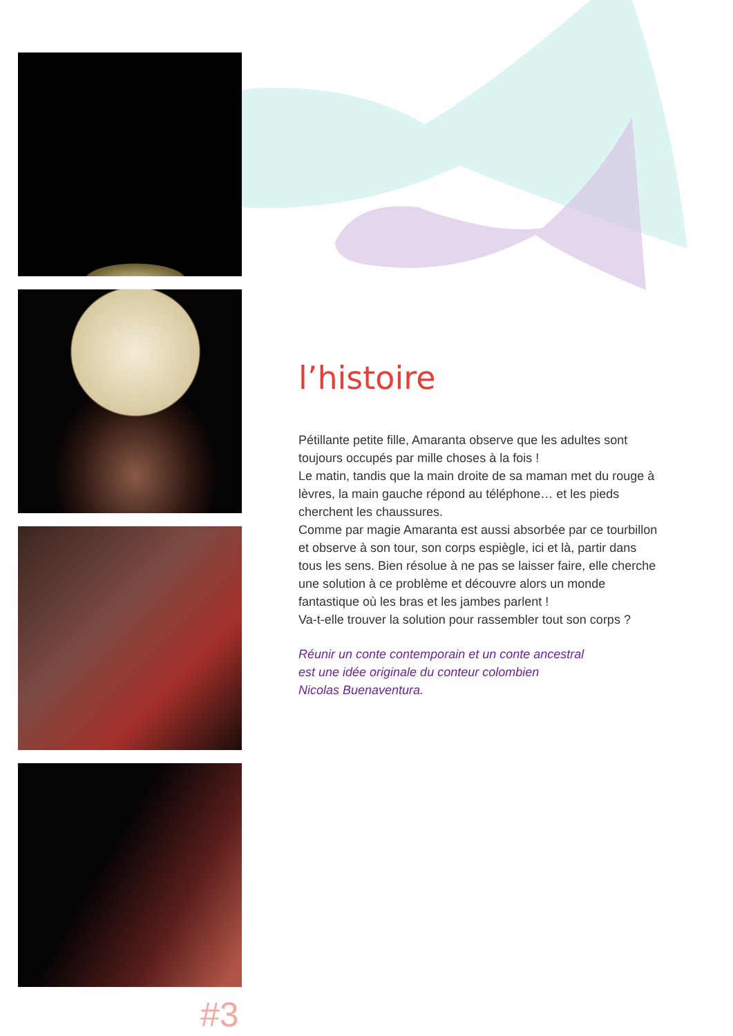#3
l’histoire
Pétillante petite fille, Amaranta observe que les adultes sont toujours occupés par mille choses à la fois !
Le matin, tandis que la main droite de sa maman met du rouge à lèvres, la main gauche répond au téléphone… et les pieds cherchent les chaussures.
Comme par magie Amaranta est aussi absorbée par ce tourbillon et observe à son tour, son corps espiègle, ici et là, partir dans tous les sens. Bien résolue à ne pas se laisser faire, elle cherche une solution à ce problème et découvre alors un monde fantastique où les bras et les jambes parlent !
Va-t-elle trouver la solution pour rassembler tout son corps ?
Réunir un conte contemporain et un conte ancestral
est une idée originale du conteur colombien
Nicolas Buenaventura.